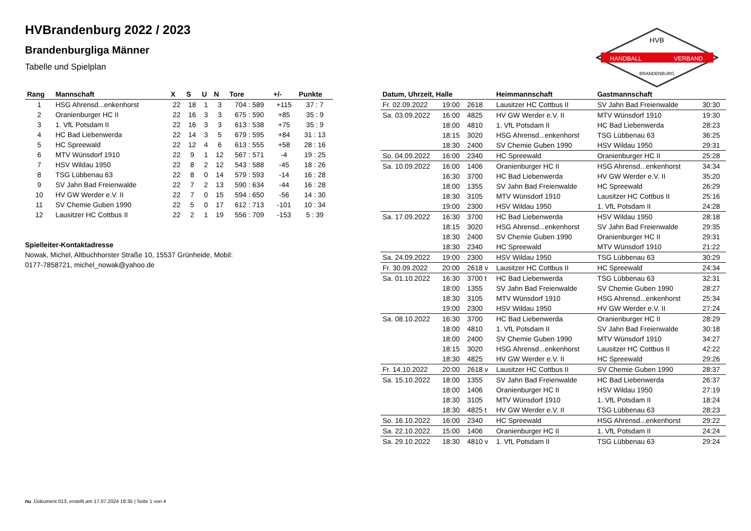HANDBALL
VERBAND
HVB
BRANDENBURG
HVBrandenburg 2022 / 2023
Brandenburgliga Männer
Tabelle und Spielplan
| Rang | Mannschaft | X | S | U | N | Tore | +/- | Punkte |
| --- | --- | --- | --- | --- | --- | --- | --- | --- |
| 1 | HSG Ahrensd...enkenhorst | 22 | 18 | 1 | 3 | 704 : 589 | +115 | 37 : 7 |
| 2 | Oranienburger HC II | 22 | 16 | 3 | 3 | 675 : 590 | +85 | 35 : 9 |
| 3 | 1. VfL Potsdam II | 22 | 16 | 3 | 3 | 613 : 538 | +75 | 35 : 9 |
| 4 | HC Bad Liebenwerda | 22 | 14 | 3 | 5 | 679 : 595 | +84 | 31 : 13 |
| 5 | HC Spreewald | 22 | 12 | 4 | 6 | 613 : 555 | +58 | 28 : 16 |
| 6 | MTV Wünsdorf 1910 | 22 | 9 | 1 | 12 | 567 : 571 | -4 | 19 : 25 |
| 7 | HSV Wildau 1950 | 22 | 8 | 2 | 12 | 543 : 588 | -45 | 18 : 26 |
| 8 | TSG Lübbenau 63 | 22 | 8 | 0 | 14 | 579 : 593 | -14 | 16 : 28 |
| 9 | SV Jahn Bad Freienwalde | 22 | 7 | 2 | 13 | 590 : 634 | -44 | 16 : 28 |
| 10 | HV GW Werder e.V. II | 22 | 7 | 0 | 15 | 594 : 650 | -56 | 14 : 30 |
| 11 | SV Chemie Guben 1990 | 22 | 5 | 0 | 17 | 612 : 713 | -101 | 10 : 34 |
| 12 | Lausitzer HC Cottbus II | 22 | 2 | 1 | 19 | 556 : 709 | -153 | 5 : 39 |
Spielleiter-Kontaktadresse
Nowak, Michel, Altbuchhorster Straße 10, 15537 Grünheide, Mobil:
0177-7858721, michel_nowak@yahoo.de
| Datum, Uhrzeit, Halle | | | Heimmannschaft | Gastmannschaft | |
| --- | --- | --- | --- | --- | --- |
| Fr. 02.09.2022 | 19:00 | 2618 | Lausitzer HC Cottbus II | SV Jahn Bad Freienwalde | 30:30 |
| Sa. 03.09.2022 | 16:00 | 4825 | HV GW Werder e.V. II | MTV Wünsdorf 1910 | 19:30 |
| | 18:00 | 4810 | 1. VfL Potsdam II | HC Bad Liebenwerda | 28:23 |
| | 18:15 | 3020 | HSG Ahrensd...enkenhorst | TSG Lübbenau 63 | 36:25 |
| | 18:30 | 2400 | SV Chemie Guben 1990 | HSV Wildau 1950 | 29:31 |
| So. 04.09.2022 | 16:00 | 2340 | HC Spreewald | Oranienburger HC II | 25:28 |
| Sa. 10.09.2022 | 16:00 | 1406 | Oranienburger HC II | HSG Ahrensd...enkenhorst | 34:34 |
| | 16:30 | 3700 | HC Bad Liebenwerda | HV GW Werder e.V. II | 35:20 |
| | 18:00 | 1355 | SV Jahn Bad Freienwalde | HC Spreewald | 26:29 |
| | 18:30 | 3105 | MTV Wünsdorf 1910 | Lausitzer HC Cottbus II | 25:16 |
| | 19:00 | 2300 | HSV Wildau 1950 | 1. VfL Potsdam II | 24:28 |
| Sa. 17.09.2022 | 16:30 | 3700 | HC Bad Liebenwerda | HSV Wildau 1950 | 28:18 |
| | 18:15 | 3020 | HSG Ahrensd...enkenhorst | SV Jahn Bad Freienwalde | 29:35 |
| | 18:30 | 2400 | SV Chemie Guben 1990 | Oranienburger HC II | 29:31 |
| | 18:30 | 2340 | HC Spreewald | MTV Wünsdorf 1910 | 21:22 |
| Sa. 24.09.2022 | 19:00 | 2300 | HSV Wildau 1950 | TSG Lübbenau 63 | 30:29 |
| Fr. 30.09.2022 | 20:00 | 2618 v | Lausitzer HC Cottbus II | HC Spreewald | 24:34 |
| Sa. 01.10.2022 | 16:30 | 3700 t | HC Bad Liebenwerda | TSG Lübbenau 63 | 32:31 |
| | 18:00 | 1355 | SV Jahn Bad Freienwalde | SV Chemie Guben 1990 | 28:27 |
| | 18:30 | 3105 | MTV Wünsdorf 1910 | HSG Ahrensd...enkenhorst | 25:34 |
| | 19:00 | 2300 | HSV Wildau 1950 | HV GW Werder e.V. II | 27:24 |
| Sa. 08.10.2022 | 16:30 | 3700 | HC Bad Liebenwerda | Oranienburger HC II | 28:29 |
| | 18:00 | 4810 | 1. VfL Potsdam II | SV Jahn Bad Freienwalde | 30:18 |
| | 18:00 | 2400 | SV Chemie Guben 1990 | MTV Wünsdorf 1910 | 34:27 |
| | 18:15 | 3020 | HSG Ahrensd...enkenhorst | Lausitzer HC Cottbus II | 42:22 |
| | 18:30 | 4825 | HV GW Werder e.V. II | HC Spreewald | 29:26 |
| Fr. 14.10.2022 | 20:00 | 2618 v | Lausitzer HC Cottbus II | SV Chemie Guben 1990 | 28:37 |
| Sa. 15.10.2022 | 18:00 | 1355 | SV Jahn Bad Freienwalde | HC Bad Liebenwerda | 26:37 |
| | 18:00 | 1406 | Oranienburger HC II | HSV Wildau 1950 | 27:19 |
| | 18:30 | 3105 | MTV Wünsdorf 1910 | 1. VfL Potsdam II | 18:24 |
| | 18:30 | 4825 t | HV GW Werder e.V. II | TSG Lübbenau 63 | 28:23 |
| So. 16.10.2022 | 16:00 | 2340 | HC Spreewald | HSG Ahrensd...enkenhorst | 29:22 |
| Sa. 22.10.2022 | 15:00 | 1406 | Oranienburger HC II | 1. VfL Potsdam II | 24:24 |
| Sa. 29.10.2022 | 18:30 | 4810 v | 1. VfL Potsdam II | TSG Lübbenau 63 | 29:24 |
nu .Dokument 013, erstellt am 17.07.2024 18:35 | Seite 1 von 4